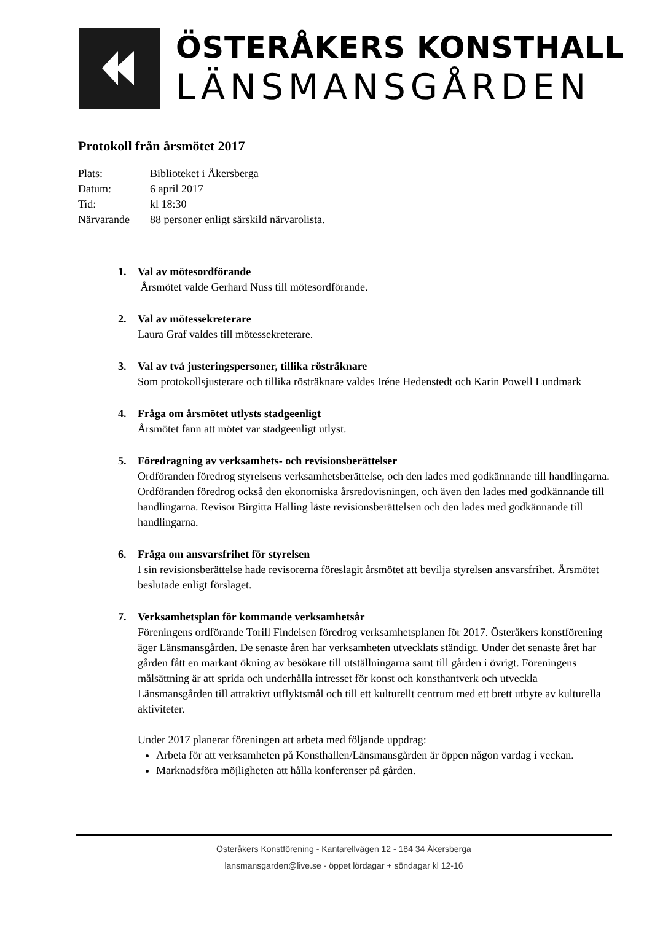ÖSTERÅKERS KONSTHALL
LÄNSMANSGÅRDEN
Protokoll från årsmötet 2017
| Plats: | Biblioteket i Åkersberga |
| Datum: | 6 april 2017 |
| Tid: | kl 18:30 |
| Närvarande | 88 personer enligt särskild närvarolista. |
1. Val av mötesordförande
Årsmötet valde Gerhard Nuss till mötesordförande.
2. Val av mötessekreterare
Laura Graf valdes till mötessekreterare.
3. Val av två justeringspersoner, tillika rösträknare
Som protokollsjusterare och tillika rösträknare valdes Iréne Hedenstedt och Karin Powell Lundmark
4. Fråga om årsmötet utlysts stadgeenligt
Årsmötet fann att mötet var stadgeenligt utlyst.
5. Föredragning av verksamhets- och revisionsberättelser
Ordföranden föredrog styrelsens verksamhetsberättelse, och den lades med godkännande till handlingarna. Ordföranden föredrog också den ekonomiska årsredovisningen, och även den lades med godkännande till handlingarna. Revisor Birgitta Halling läste revisionsberättelsen och den lades med godkännande till handlingarna.
6. Fråga om ansvarsfrihet för styrelsen
I sin revisionsberättelse hade revisorerna föreslagit årsmötet att bevilja styrelsen ansvarsfrihet. Årsmötet beslutade enligt förslaget.
7. Verksamhetsplan för kommande verksamhetsår
Föreningens ordförande Torill Findeisen föredrog verksamhetsplanen för 2017. Österåkers konstförening äger Länsmansgården. De senaste åren har verksamheten utvecklats ständigt. Under det senaste året har gården fått en markant ökning av besökare till utställningarna samt till gården i övrigt. Föreningens målsättning är att sprida och underhålla intresset för konst och konsthantverk och utveckla Länsmansgården till attraktivt utflyktsmål och till ett kulturellt centrum med ett brett utbyte av kulturella aktiviteter.
Under 2017 planerar föreningen att arbeta med följande uppdrag:
Arbeta för att verksamheten på Konsthallen/Länsmansgården är öppen någon vardag i veckan.
Marknadsföra möjligheten att hålla konferenser på gården.
Österåkers Konstförening - Kantarellvägen 12 - 184 34 Åkersberga
lansmansgarden@live.se - öppet lördagar + söndagar kl 12-16